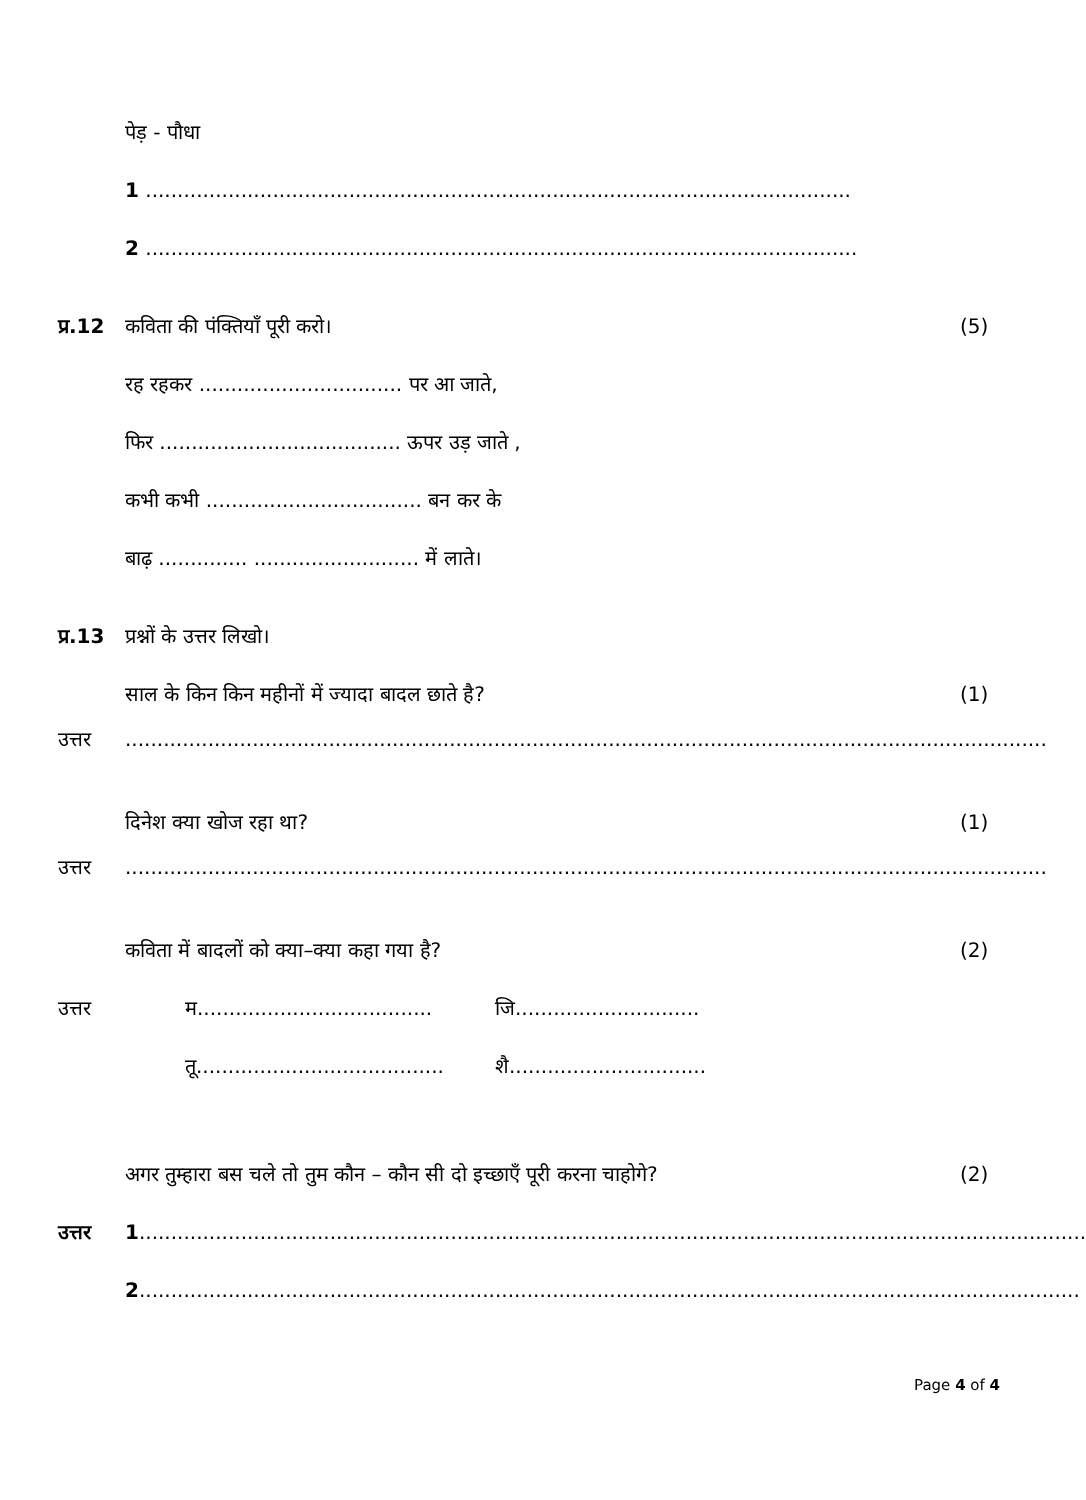पेड़ - पौधा
1 ...............................................................................................................
2 ................................................................................................................
प्र.12 कविता की पंक्तियाँ पूरी करो। (5)
रह रहकर ................................ पर आ जाते,
फिर ...................................... ऊपर उड़ जाते ,
कभी कभी .................................. बन कर के
बाढ़ .............. .......................... में लाते।
प्र.13 प्रश्नों के उत्तर लिखो।
साल के किन किन महीनों में ज्यादा बादल छाते है?
(1)
उत्तर .................................................................................................................................................
दिनेश क्या खोज रहा था? (1)
उत्तर .................................................................................................................................................
कविता में बादलों को क्या–क्या कहा गया है?
(2)
उत्तर म.....................................
जि.............................
तू.......................................
शै...............................
अगर तुम्हारा बस चले तो तुम कौन – कौन सी दो इच्छाएँ पूरी करना चाहोगे?
(2)
उत्तर 1.....................................................................................................................................................
2....................................................................................................................................................
Page 4 of 4